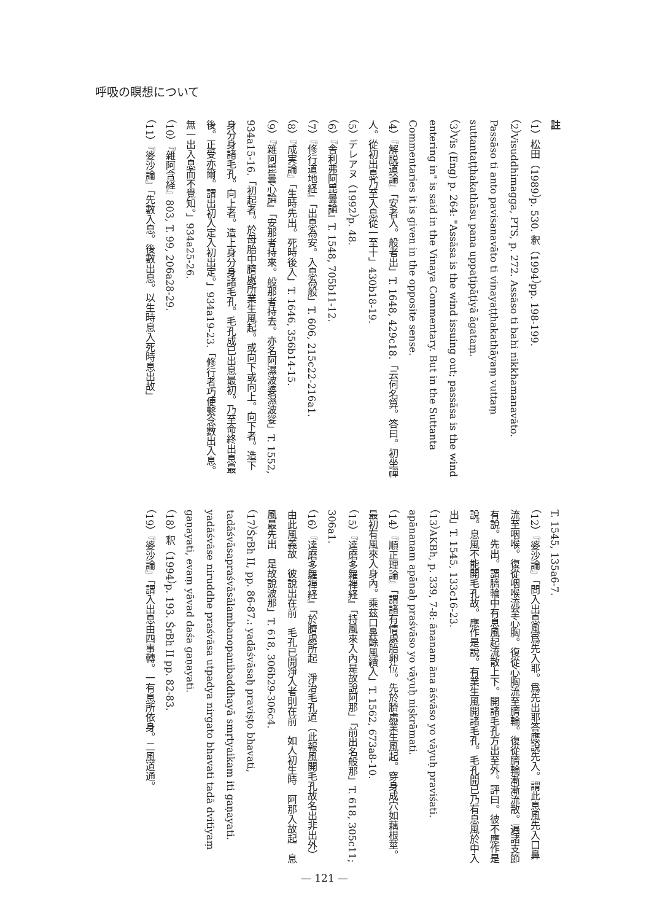呼吸の瞑想について
註
（1）松田（1989）p. 530. 釈（1994）pp. 198-199.
（2）Visuddhimagga, PTS, p. 272. Assāso ti bahi nikkhamanavāto. Passāso ti anto pavisanavāto ti vinayaṭṭhakathāyaṃ vuttaṃ suttantaṭṭhakathāsu pana uppaṭipāṭiyā āgataṃ.
（3）Vis (Eng) p. 264: "Assāsa is the wind issuing out; passāsa is the wind entering in" is said in the Vinaya Commentary. But in the Suttanta Commentaries it is given in the opposite sense.
（4）『解脱道論』「安者入。般者出」T. 1648, 429c18.「云何名算。答曰。初坐禪人。從初出息乃至入息從一至十」430b18-19.
（5）デレアヌ（1992）p. 48.
（6）『舎利弗阿毘曇論』T. 1548, 705b11-12.
（7）『修行道地経』「出息為安。入息為般」T. 606, 215c22-216a1.
（8）『成実論』「生時先出。死時後入」T. 1646, 356b14-15.
（9）『雜阿毘曇心論』「安那者持來。般那者持去。亦名阿濕波婆濕波娑」T. 1552, 934a15-16.「初起者。於母胎中臍處所業生風起。或向下或向上。向下者。造下身分身諸毛孔。向上者。造上身分身諸毛孔。毛孔成已出息最初。乃至命終出息最後。正受亦爾。謂出初入定入初出定。」934a19-23.「修行者巧便繫念數出入息。無一出入息而不覺知。」934a25-26.
（10）『雜阿含経』803, T. 99, 206a28-29.
（11）『婆沙論』「先數入息。後數出息。以生時息入死時息出故」
T. 1545, 135a6-7.
（12）『婆沙論』「問入出息風爲先入耶。爲先出耶答應說先入。謂此息風先入口鼻流至咽喉。復從咽喉流至心胸。復從心胸流至臍輪。復從臍輪漸漸流散。遍諸支節有說。先出。謂臍輪中有息風起流散上下。開諸毛孔方出至外。評曰。彼不應作是說。息風不能開毛孔故。應作是說。有業生風開諸毛孔。毛孔開已乃有息風於中入出」T. 1545, 133c16-23.
（13）AKBh, p. 339, 7-8: ānanam āna āśvāso yo vāyuḥ praviśati. apānanam apānaḥ praśvāso yo vāyuḥ niṣkrāmati.
（14）『順正理論』「謂諸有情處胎卵位。先於臍處業生風起。穿身成穴如藕根莖。最初有風來入身內。乘茲口鼻餘風續入」T. 1562, 673a8-10.
（15）『達磨多羅禅経』「持風來入內是故說阿那」「前出名般那」T. 618, 305c11; 306a1.
（16）『達磨多羅禅経』「於臍處所起　淨治毛孔道（此報風開毛孔故名出非出外）由此風義故　彼說出在前　毛孔已開淨入者則在前　如人初生時　阿那入故起　息風最先出　是故說波那」T. 618, 306b29-306c4.
（17）ŚrBh II, pp. 86-87.: yadāśvāsaḥ praviṣṭo bhavati, tadāśvāsapraśvāsālambanopanibaddhayā smṛtyaikam iti gaṇayati. yadāśvāse niruddhe praśvāsa utpadya nirgato bhavati tadā dvitīyaṃ gaṇayati, evaṃ yāvad daśa gaṇayati.
（18）釈（1994）p. 193. ŚrBh II pp. 82-83.
（19）『婆沙論』「謂入出息由四事轉。一有息所依身。二風道通。
— 121 —